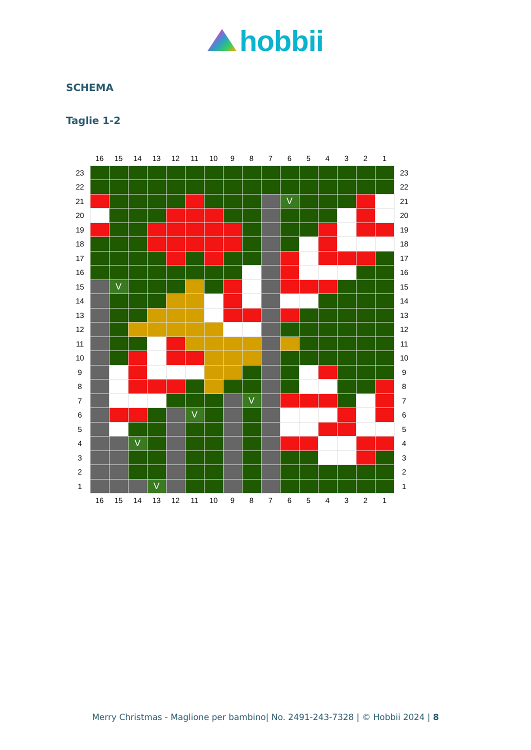hobbii
SCHEMA
Taglie 1-2
| | 16 | 15 | 14 | 13 | 12 | 11 | 10 | 9 | 8 | 7 | 6 | 5 | 4 | 3 | 2 | 1 | |
| --- | --- | --- | --- | --- | --- | --- | --- | --- | --- | --- | --- | --- | --- | --- | --- | --- | --- |
| 23 | | | | | | | | | | | | | | | | | 23 |
| 22 | | | | | | | | | | | | | | | | | 22 |
| 21 | | | | | | | | | | | V | | | | | | 21 |
| 20 | | | | | | | | | | | | | | | | | 20 |
| 19 | | | | | | | | | | | | | | | | | 19 |
| 18 | | | | | | | | | | | | | | | | | 18 |
| 17 | | | | | | | | | | | | | | | | | 17 |
| 16 | | | | | | | | | | | | | | | | | 16 |
| 15 | | V | | | | | | | | | | | | | | | 15 |
| 14 | | | | | | | | | | | | | | | | | 14 |
| 13 | | | | | | | | | | | | | | | | | 13 |
| 12 | | | | | | | | | | | | | | | | | 12 |
| 11 | | | | | | | | | | | | | | | | | 11 |
| 10 | | | | | | | | | | | | | | | | | 10 |
| 9 | | | | | | | | | | | | | | | | | 9 |
| 8 | | | | | | | | | | | | | | | | | 8 |
| 7 | | | | | | | | | V | | | | | | | | 7 |
| 6 | | | | | | V | | | | | | | | | | | 6 |
| 5 | | | | | | | | | | | | | | | | | 5 |
| 4 | | | V | | | | | | | | | | | | | | 4 |
| 3 | | | | | | | | | | | | | | | | | 3 |
| 2 | | | | | | | | | | | | | | | | | 2 |
| 1 | | | | V | | | | | | | | | | | | | 1 |
| | 16 | 15 | 14 | 13 | 12 | 11 | 10 | 9 | 8 | 7 | 6 | 5 | 4 | 3 | 2 | 1 | |
Merry Christmas - Maglione per bambino| No. 2491-243-7328 | © Hobbii 2024 | 8